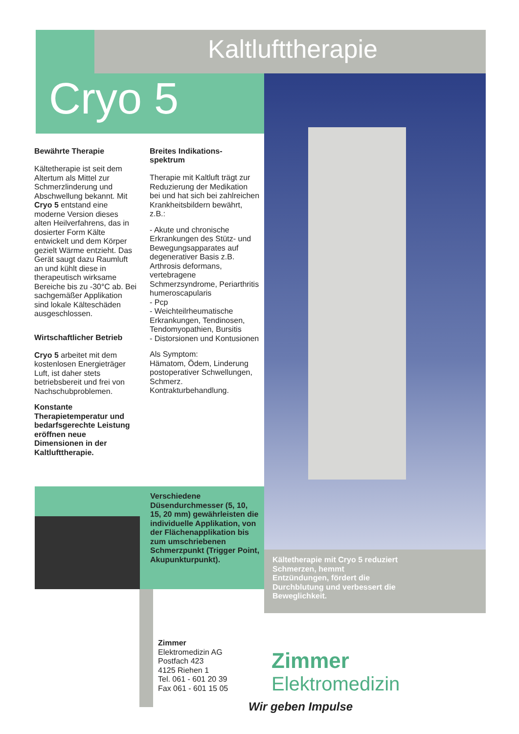Kaltlufttherapie
Cryo 5
Bewährte Therapie
Kältetherapie ist seit dem Altertum als Mittel zur Schmerzlinderung und Abschwellung bekannt. Mit Cryo 5 entstand eine moderne Version dieses alten Heilverfahrens, das in dosierter Form Kälte entwickelt und dem Körper gezielt Wärme entzieht. Das Gerät saugt dazu Raumluft an und kühlt diese in therapeutisch wirksame Bereiche bis zu -30°C ab. Bei sachgemäßer Applikation sind lokale Kälteschäden ausgeschlossen.
Wirtschaftlicher Betrieb
Cryo 5 arbeitet mit dem kostenlosen Energieträger Luft, ist daher stets betriebsbereit und frei von Nachschubproblemen.
Konstante Therapietemperatur und bedarfsgerechte Leistung eröffnen neue Dimensionen in der Kaltlufttherapie.
Breites Indikations-
spektrum
Therapie mit Kaltluft trägt zur Reduzierung der Medikation bei und hat sich bei zahlreichen Krankheitsbildern bewährt, z.B.:
- Akute und chronische Erkrankungen des Stütz- und Bewegungsapparates auf degenerativer Basis z.B. Arthrosis deformans, vertebragene Schmerzsyndrome, Periarthritis humeroscapularis
- Pcp
- Weichteilrheumatische Erkrankungen, Tendinosen, Tendomyopathien, Bursitis
- Distorsionen und Kontusionen
Als Symptom:
Hämatom, Ödem, Linderung postoperativer Schwellungen, Schmerz. Kontrakturbehandlung.
Verschiedene Düsendurchmesser (5, 10, 15, 20 mm) gewährleisten die individuelle Applikation, von der Flächenapplikation bis zum umschriebenen Schmerzpunkt (Trigger Point, Akupunkturpunkt).
Kältetherapie mit Cryo 5 reduziert Schmerzen, hemmt Entzündungen, fördert die Durchblutung und verbessert die Beweglichkeit.
Zimmer
Elektromedizin AG
Postfach 423
4125 Riehen 1
Tel. 061 - 601 20 39
Fax 061 - 601 15 05
Zimmer
Elektromedizin
Wir geben Impulse